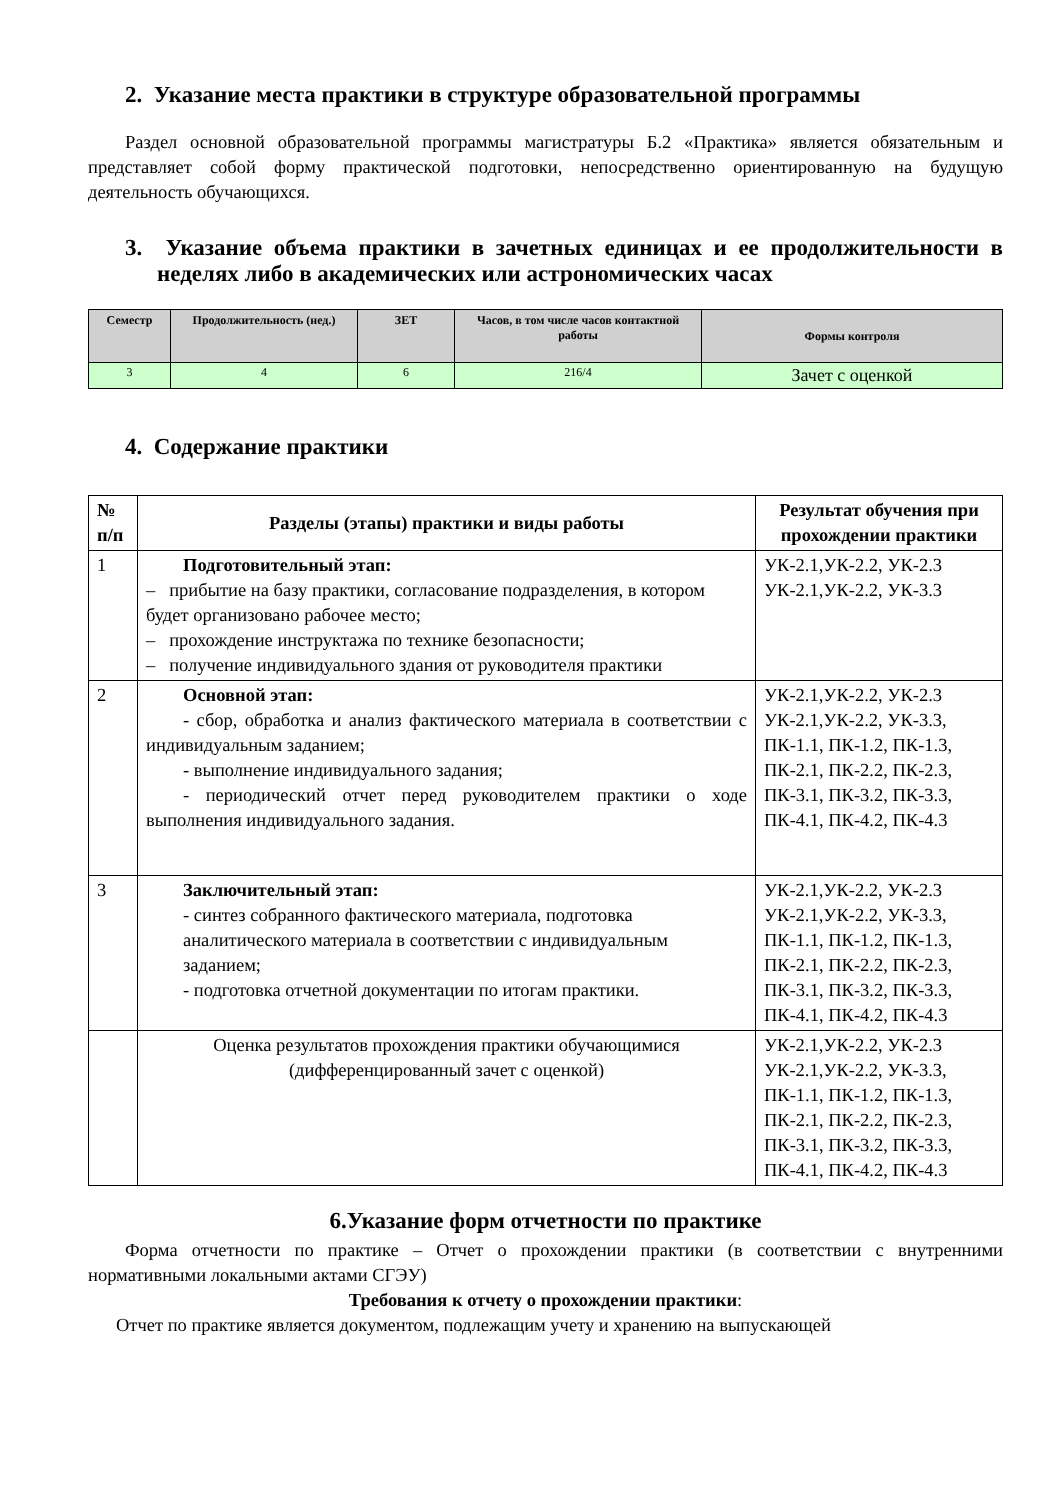2. Указание места практики в структуре образовательной программы
Раздел основной образовательной программы магистратуры Б.2 «Практика» является обязательным и представляет собой форму практической подготовки, непосредственно ориентированную на будущую деятельность обучающихся.
3. Указание объема практики в зачетных единицах и ее продолжительности в неделях либо в академических или астрономических часах
| Семестр | Продолжительность (нед.) | ЗЕТ | Часов, в том числе часов контактной работы | Формы контроля |
| --- | --- | --- | --- | --- |
| 3 | 4 | 6 | 216/4 | Зачет с оценкой |
4. Содержание практики
| № п/п | Разделы (этапы) практики и виды работы | Результат обучения при прохождении практики |
| --- | --- | --- |
| 1 | Подготовительный этап: – прибытие на базу практики, согласование подразделения, в котором будет организовано рабочее место; – прохождение инструктажа по технике безопасности; – получение индивидуального здания от руководителя практики | УК-2.1,УК-2.2, УК-2.3 УК-2.1,УК-2.2, УК-3.3 |
| 2 | Основной этап: - сбор, обработка и анализ фактического материала в соответствии с индивидуальным заданием; - выполнение индивидуального задания; - периодический отчет перед руководителем практики о ходе выполнения индивидуального задания. | УК-2.1,УК-2.2, УК-2.3 УК-2.1,УК-2.2, УК-3.3, ПК-1.1, ПК-1.2, ПК-1.3, ПК-2.1, ПК-2.2, ПК-2.3, ПК-3.1, ПК-3.2, ПК-3.3, ПК-4.1, ПК-4.2, ПК-4.3 |
| 3 | Заключительный этап: - синтез собранного фактического материала, подготовка аналитического материала в соответствии с индивидуальным заданием; - подготовка отчетной документации по итогам практики. | УК-2.1,УК-2.2, УК-2.3 УК-2.1,УК-2.2, УК-3.3, ПК-1.1, ПК-1.2, ПК-1.3, ПК-2.1, ПК-2.2, ПК-2.3, ПК-3.1, ПК-3.2, ПК-3.3, ПК-4.1, ПК-4.2, ПК-4.3 |
| | Оценка результатов прохождения практики обучающимися (дифференцированный зачет с оценкой) | УК-2.1,УК-2.2, УК-2.3 УК-2.1,УК-2.2, УК-3.3, ПК-1.1, ПК-1.2, ПК-1.3, ПК-2.1, ПК-2.2, ПК-2.3, ПК-3.1, ПК-3.2, ПК-3.3, ПК-4.1, ПК-4.2, ПК-4.3 |
6.Указание форм отчетности по практике
Форма отчетности по практике – Отчет о прохождении практики (в соответствии с внутренними нормативными локальными актами СГЭУ)
Требования к отчету о прохождении практики:
Отчет по практике является документом, подлежащим учету и хранению на выпускающей